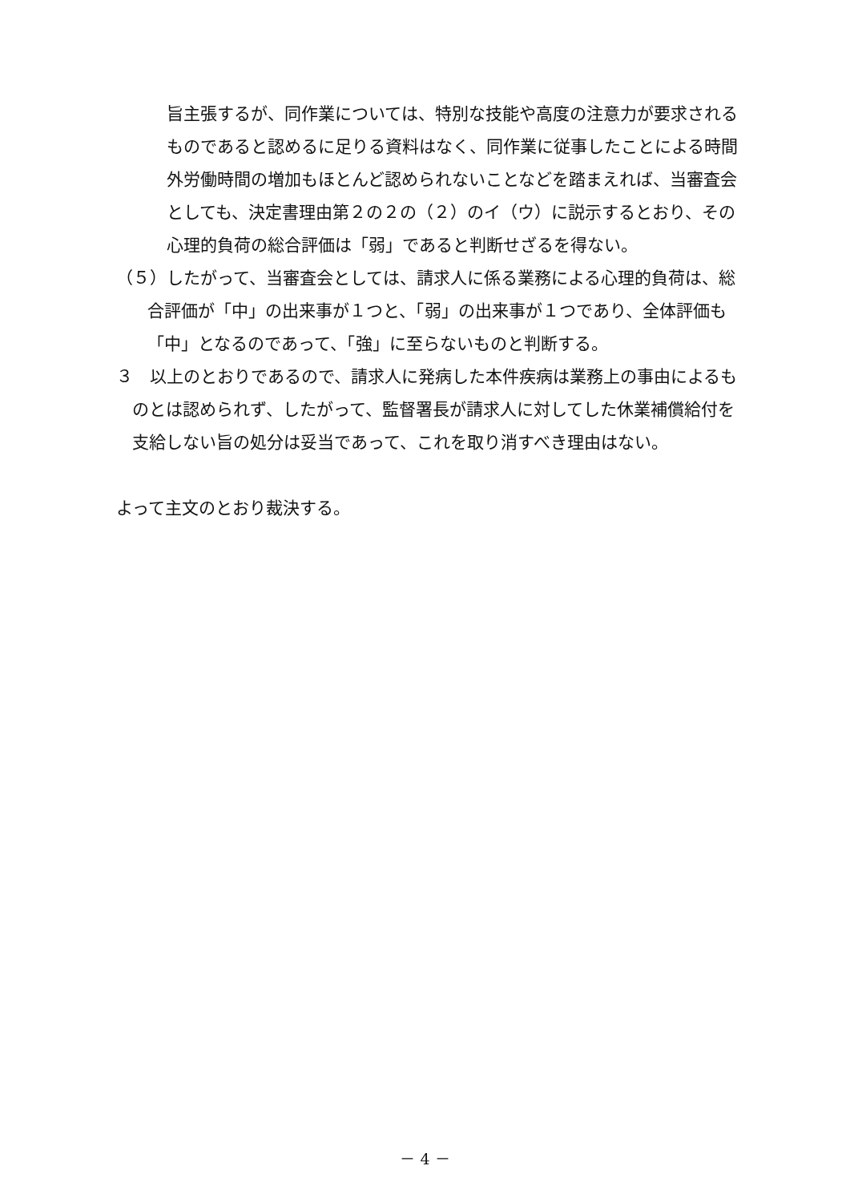旨主張するが、同作業については、特別な技能や高度の注意力が要求されるものであると認めるに足りる資料はなく、同作業に従事したことによる時間外労働時間の増加もほとんど認められないことなどを踏まえれば、当審査会としても、決定書理由第２の２の（２）のイ（ウ）に説示するとおり、その心理的負荷の総合評価は「弱」であると判断せざるを得ない。
（５）したがって、当審査会としては、請求人に係る業務による心理的負荷は、総
合評価が「中」の出来事が１つと、「弱」の出来事が１つであり、全体評価も「中」となるのであって、「強」に至らないものと判断する。
３　以上のとおりであるので、請求人に発病した本件疾病は業務上の事由によるも
のとは認められず、したがって、監督署長が請求人に対してした休業補償給付を支給しない旨の処分は妥当であって、これを取り消すべき理由はない。
よって主文のとおり裁決する。
－ 4 －